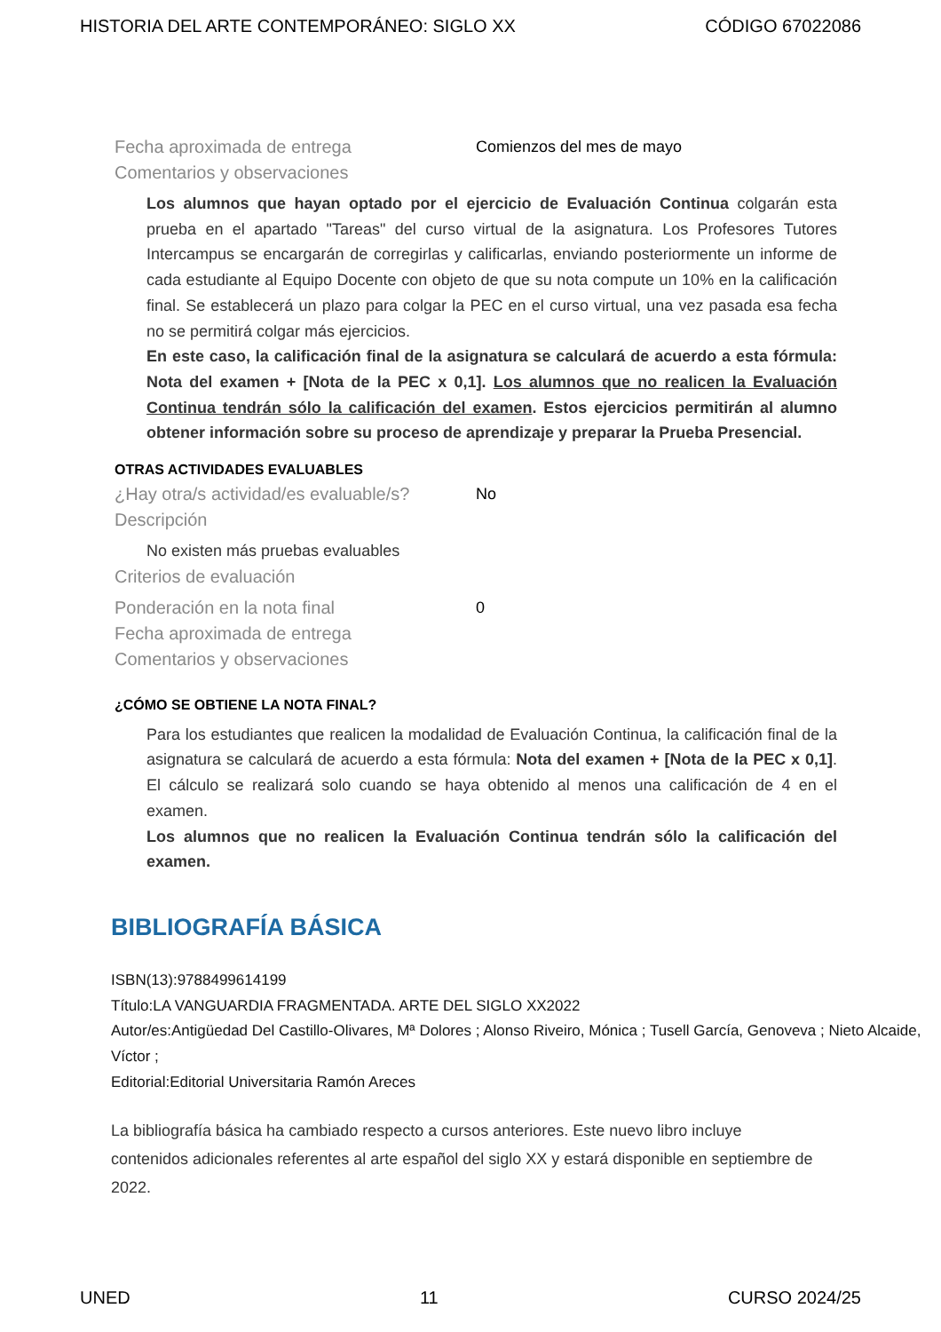HISTORIA DEL ARTE CONTEMPORÁNEO: SIGLO XX CÓDIGO 67022086
Fecha aproximada de entrega Comienzos del mes de mayo
Comentarios y observaciones
Los alumnos que hayan optado por el ejercicio de Evaluación Continua colgarán esta prueba en el apartado "Tareas" del curso virtual de la asignatura. Los Profesores Tutores Intercampus se encargarán de corregirlas y calificarlas, enviando posteriormente un informe de cada estudiante al Equipo Docente con objeto de que su nota compute un 10% en la calificación final. Se establecerá un plazo para colgar la PEC en el curso virtual, una vez pasada esa fecha no se permitirá colgar más ejercicios.
En este caso, la calificación final de la asignatura se calculará de acuerdo a esta fórmula: Nota del examen + [Nota de la PEC x 0,1]. Los alumnos que no realicen la Evaluación Continua tendrán sólo la calificación del examen. Estos ejercicios permitirán al alumno obtener información sobre su proceso de aprendizaje y preparar la Prueba Presencial.
OTRAS ACTIVIDADES EVALUABLES
¿Hay otra/s actividad/es evaluable/s?
No
Descripción
No existen más pruebas evaluables
Criterios de evaluación
Ponderación en la nota final 0
Fecha aproximada de entrega
Comentarios y observaciones
¿CÓMO SE OBTIENE LA NOTA FINAL?
Para los estudiantes que realicen la modalidad de Evaluación Continua, la calificación final de la asignatura se calculará de acuerdo a esta fórmula: Nota del examen + [Nota de la PEC x 0,1]. El cálculo se realizará solo cuando se haya obtenido al menos una calificación de 4 en el examen.
Los alumnos que no realicen la Evaluación Continua tendrán sólo la calificación del examen.
BIBLIOGRAFÍA BÁSICA
ISBN(13):9788499614199
Título:LA VANGUARDIA FRAGMENTADA. ARTE DEL SIGLO XX2022
Autor/es:Antigüedad Del Castillo-Olivares, Mª Dolores ; Alonso Riveiro, Mónica ; Tusell García, Genoveva ; Nieto Alcaide, Víctor ;
Editorial:Editorial Universitaria Ramón Areces
La bibliografía básica ha cambiado respecto a cursos anteriores. Este nuevo libro incluye contenidos adicionales referentes al arte español del siglo XX y estará disponible en septiembre de 2022.
UNED 11 CURSO 2024/25